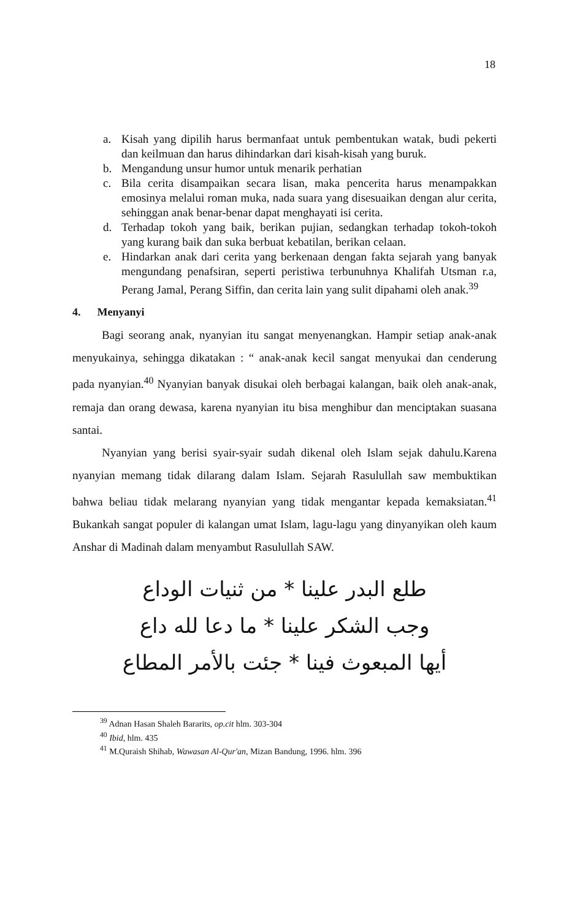18
a. Kisah yang dipilih harus bermanfaat untuk pembentukan watak, budi pekerti dan keilmuan dan harus dihindarkan dari kisah-kisah yang buruk.
b. Mengandung unsur humor untuk menarik perhatian
c. Bila cerita disampaikan secara lisan, maka pencerita harus menampakkan emosinya melalui roman muka, nada suara yang disesuaikan dengan alur cerita, sehinggan anak benar-benar dapat menghayati isi cerita.
d. Terhadap tokoh yang baik, berikan pujian, sedangkan terhadap tokoh-tokoh yang kurang baik dan suka berbuat kebatilan, berikan celaan.
e. Hindarkan anak dari cerita yang berkenaan dengan fakta sejarah yang banyak mengundang penafsiran, seperti peristiwa terbunuhnya Khalifah Utsman r.a, Perang Jamal, Perang Siffin, dan cerita lain yang sulit dipahami oleh anak.<sup>39</sup>
4. Menyanyi
Bagi seorang anak, nyanyian itu sangat menyenangkan. Hampir setiap anak-anak menyukainya, sehingga dikatakan : “ anak-anak kecil sangat menyukai dan cenderung pada nyanyian.<sup>40</sup> Nyanyian banyak disukai oleh berbagai kalangan, baik oleh anak-anak, remaja dan orang dewasa, karena nyanyian itu bisa menghibur dan menciptakan suasana santai.
Nyanyian yang berisi syair-syair sudah dikenal oleh Islam sejak dahulu.Karena nyanyian memang tidak dilarang dalam Islam. Sejarah Rasulullah saw membuktikan bahwa beliau tidak melarang nyanyian yang tidak mengantar kepada kemaksiatan.<sup>41</sup> Bukankah sangat populer di kalangan umat Islam, lagu-lagu yang dinyanyikan oleh kaum Anshar di Madinah dalam menyambut Rasulullah SAW.
طلع البدر علينا * من ثنيات الوداع
وجب الشكر علينا * ما دعا لله داع
أيها المبعوث فينا * جئت بالأمر المطاع
<sup>39</sup> Adnan Hasan Shaleh Bararits, op.cit hlm. 303-304
<sup>40</sup> Ibid, hlm. 435
<sup>41</sup> M.Quraish Shihab, Wawasan Al-Qur'an, Mizan Bandung, 1996. hlm. 396